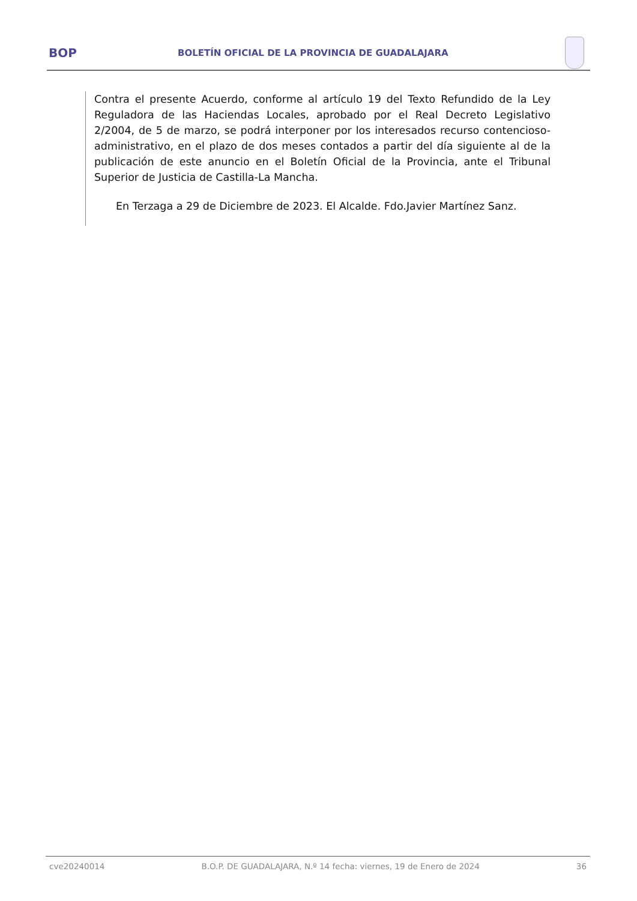BOP
BOLETÍN OFICIAL DE LA PROVINCIA DE GUADALAJARA
Contra el presente Acuerdo, conforme al artículo 19 del Texto Refundido de la Ley Reguladora de las Haciendas Locales, aprobado por el Real Decreto Legislativo 2/2004, de 5 de marzo, se podrá interponer por los interesados recurso contencioso-administrativo, en el plazo de dos meses contados a partir del día siguiente al de la publicación de este anuncio en el Boletín Oficial de la Provincia, ante el Tribunal Superior de Justicia de Castilla-La Mancha.
En Terzaga a 29 de Diciembre de 2023. El Alcalde. Fdo.Javier Martínez Sanz.
cve20240014 B.O.P. DE GUADALAJARA, N.º 14 fecha: viernes, 19 de Enero de 2024 36